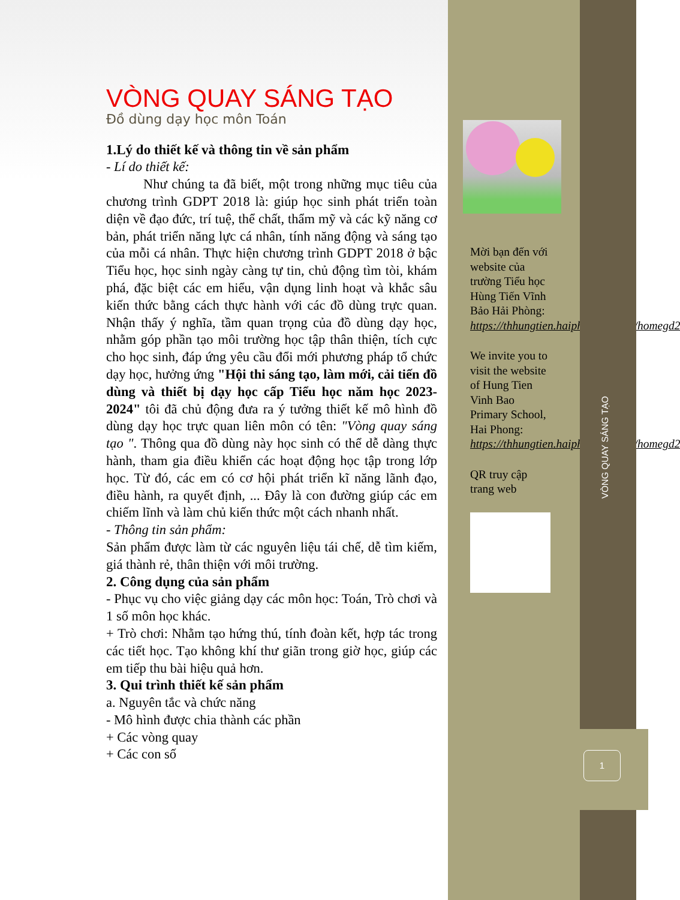VÒNG QUAY SÁNG TẠO
Đồ dùng dạy học môn Toán
1.Lý do thiết kế và thông tin về sản phẩm
- Lí do thiết kế:
Như chúng ta đã biết, một trong những mục tiêu của chương trình GDPT 2018 là: giúp học sinh phát triển toàn diện về đạo đức, trí tuệ, thể chất, thẩm mỹ và các kỹ năng cơ bản, phát triển năng lực cá nhân, tính năng động và sáng tạo của mỗi cá nhân. Thực hiện chương trình GDPT 2018 ở bậc Tiểu học, học sinh ngày càng tự tin, chủ động tìm tòi, khám phá, đặc biệt các em hiểu, vận dụng linh hoạt và khắc sâu kiến thức bằng cách thực hành với các đồ dùng trực quan. Nhận thấy ý nghĩa, tầm quan trọng của đồ dùng dạy học, nhằm góp phần tạo môi trường học tập thân thiện, tích cực cho học sinh, đáp ứng yêu cầu đổi mới phương pháp tổ chức dạy học, hưởng ứng "Hội thi sáng tạo, làm mới, cải tiến đồ dùng và thiết bị dạy học cấp Tiểu học năm học 2023-2024" tôi đã chủ động đưa ra ý tưởng thiết kế mô hình đồ dùng dạy học trực quan liên môn có tên: "Vòng quay sáng tạo ". Thông qua đồ dùng này học sinh có thể dễ dàng thực hành, tham gia điều khiển các hoạt động học tập trong lớp học. Từ đó, các em có cơ hội phát triển kĩ năng lãnh đạo, điều hành, ra quyết định, ... Đây là con đường giúp các em chiếm lĩnh và làm chủ kiến thức một cách nhanh nhất.
- Thông tin sản phẩm:
Sản phẩm được làm từ các nguyên liệu tái chế, dễ tìm kiếm, giá thành rẻ, thân thiện với môi trường.
2. Công dụng của sản phẩm
- Phục vụ cho việc giảng dạy các môn học: Toán, Trò chơi và 1 số môn học khác.
+ Trò chơi: Nhằm tạo hứng thú, tính đoàn kết, hợp tác trong các tiết học. Tạo không khí thư giãn trong giờ học, giúp các em tiếp thu bài hiệu quả hơn.
3. Qui trình thiết kế sản phẩm
a. Nguyên tắc và chức năng
- Mô hình được chia thành các phần
+ Các vòng quay
+ Các con số
Mời bạn đến với website của trường Tiểu học Hùng Tiến Vĩnh Bảo Hải Phòng: https://thhungtien.haiphong.edu.vn/homegd2
We invite you to visit the website of Hung Tien Vinh Bao Primary School, Hai Phong: https://thhungtien.haiphong.edu.vn/homegd2
QR truy cập trang web
VÒNG QUAY SÁNG TẠO
1